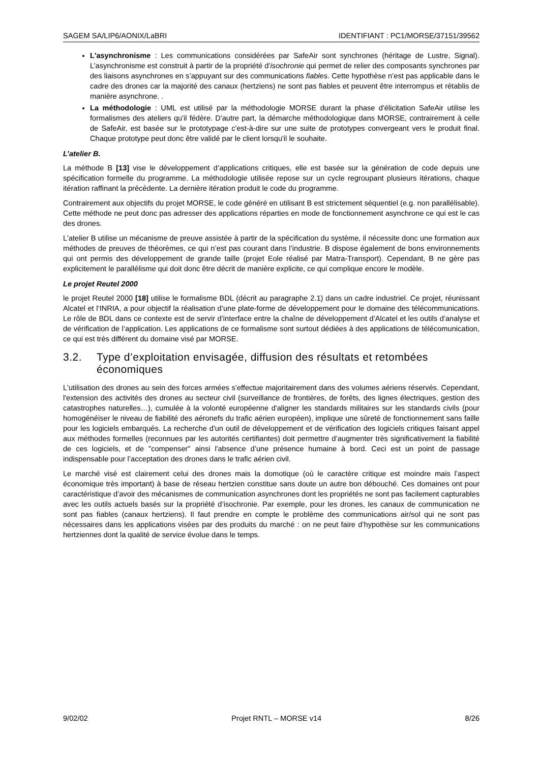SAGEM SA/LIP6/AONIX/LaBRI IDENTIFIANT : PC1/MORSE/37151/39562
L'asynchronisme : Les communications considérées par SafeAir sont synchrones (héritage de Lustre, Signal). L’asynchronisme est construit à partir de la propriété d’isochronie qui permet de relier des composants synchrones par des liaisons asynchrones en s’appuyant sur des communications fiables. Cette hypothèse n’est pas applicable dans le cadre des drones car la majorité des canaux (hertziens) ne sont pas fiables et peuvent être interrompus et rétablis de manière asynchrone. .
La méthodologie : UML est utilisé par la méthodologie MORSE durant la phase d'élicitation SafeAir utilise les formalismes des ateliers qu'il fédère. D'autre part, la démarche méthodologique dans MORSE, contrairement à celle de SafeAir, est basée sur le prototypage c'est-à-dire sur une suite de prototypes convergeant vers le produit final. Chaque prototype peut donc être validé par le client lorsqu'il le souhaite.
L’atelier B.
La méthode B [13] vise le développement d’applications critiques, elle est basée sur la génération de code depuis une spécification formelle du programme. La méthodologie utilisée repose sur un cycle regroupant plusieurs itérations, chaque itération raffinant la précédente. La dernière itération produit le code du programme.
Contrairement aux objectifs du projet MORSE, le code généré en utilisant B est strictement séquentiel (e.g. non parallélisable). Cette méthode ne peut donc pas adresser des applications réparties en mode de fonctionnement asynchrone ce qui est le cas des drones.
L'atelier B utilise un mécanisme de preuve assistée à partir de la spécification du système, il nécessite donc une formation aux méthodes de preuves de théorèmes, ce qui n’est pas courant dans l’industrie. B dispose également de bons environnements qui ont permis des développement de grande taille (projet Eole réalisé par Matra-Transport). Cependant, B ne gère pas explicitement le parallélisme qui doit donc être décrit de manière explicite, ce qui complique encore le modèle.
Le projet Reutel 2000
le projet Reutel 2000 [18] utilise le formalisme BDL (décrit au paragraphe 2.1) dans un cadre industriel. Ce projet, réunissant Alcatel et l’INRIA, a pour objectif la réalisation d’une plate-forme de développement pour le domaine des télécommunications. Le rôle de BDL dans ce contexte est de servir d’interface entre la chaîne de développement d’Alcatel et les outils d’analyse et de vérification de l’application. Les applications de ce formalisme sont surtout dédiées à des applications de télécomunication, ce qui est très différent du domaine visé par MORSE.
3.2. Type d’exploitation envisagée, diffusion des résultats et retombées économiques
L'utilisation des drones au sein des forces armées s’effectue majoritairement dans des volumes aériens réservés. Cependant, l'extension des activités des drones au secteur civil (surveillance de frontières, de forêts, des lignes électriques, gestion des catastrophes naturelles…), cumulée à la volonté européenne d'aligner les standards militaires sur les standards civils (pour homogénéiser le niveau de fiabilité des aéronefs du trafic aérien européen), implique une sûreté de fonctionnement sans faille pour les logiciels embarqués. La recherche d'un outil de développement et de vérification des logiciels critiques faisant appel aux méthodes formelles (reconnues par les autorités certifiantes) doit permettre d’augmenter très significativement la fiabilité de ces logiciels, et de "compenser" ainsi l'absence d’une présence humaine à bord. Ceci est un point de passage indispensable pour l’acceptation des drones dans le trafic aérien civil.
Le marché visé est clairement celui des drones mais la domotique (où le caractère critique est moindre mais l’aspect économique très important) à base de réseau hertzien constitue sans doute un autre bon débouché. Ces domaines ont pour caractéristique d’avoir des mécanismes de communication asynchrones dont les propriétés ne sont pas facilement capturables avec les outils actuels basés sur la propriété d’isochronie. Par exemple, pour les drones, les canaux de communication ne sont pas fiables (canaux hertziens). Il faut prendre en compte le problème des communications air/sol qui ne sont pas nécessaires dans les applications visées par des produits du marché : on ne peut faire d’hypothèse sur les communications hertziennes dont la qualité de service évolue dans le temps.
9/02/02 Projet RNTL – MORSE v14 8/26